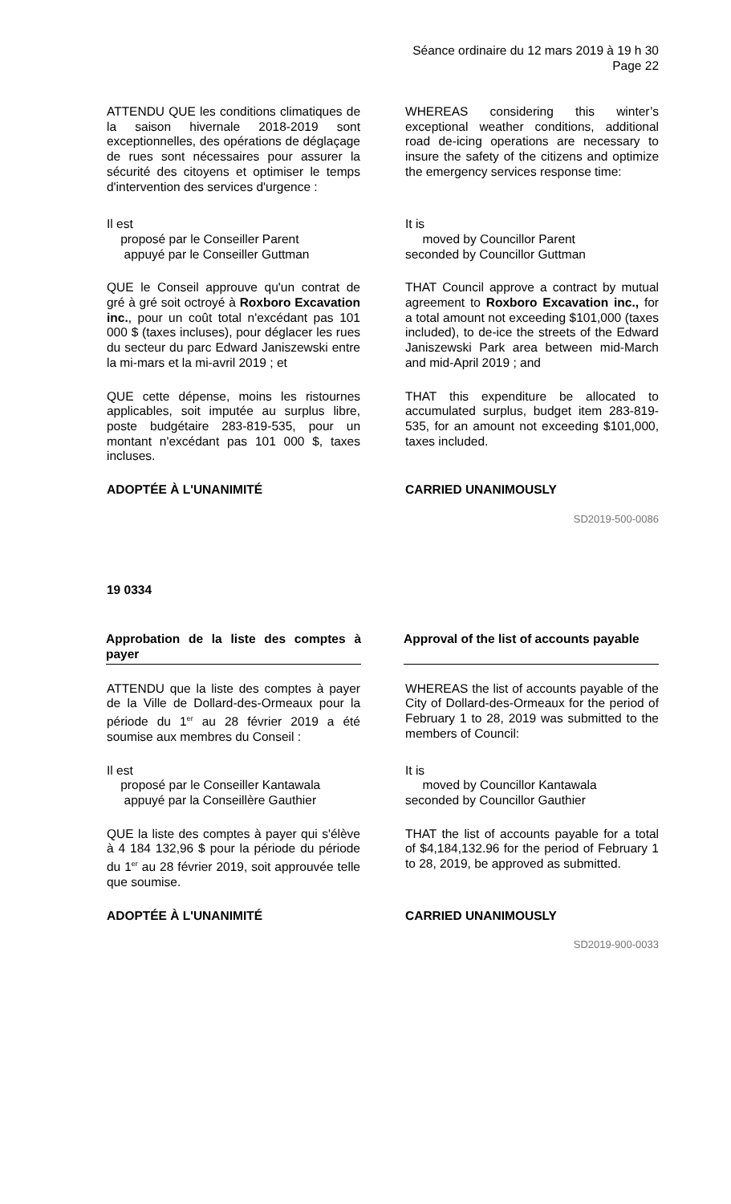Séance ordinaire du 12 mars 2019 à 19 h 30
Page 22
ATTENDU QUE les conditions climatiques de la saison hivernale 2018-2019 sont exceptionnelles, des opérations de déglaçage de rues sont nécessaires pour assurer la sécurité des citoyens et optimiser le temps d'intervention des services d'urgence :
WHEREAS considering this winter’s exceptional weather conditions, additional road de-icing operations are necessary to insure the safety of the citizens and optimize the emergency services response time:
Il est
proposé par le Conseiller Parent
appuyé par le Conseiller Guttman
It is
moved by Councillor Parent
seconded by Councillor Guttman
QUE le Conseil approuve qu'un contrat de gré à gré soit octroyé à Roxboro Excavation inc., pour un coût total n'excédant pas 101 000 $ (taxes incluses), pour déglacer les rues du secteur du parc Edward Janiszewski entre la mi-mars et la mi-avril 2019 ; et
THAT Council approve a contract by mutual agreement to Roxboro Excavation inc., for a total amount not exceeding $101,000 (taxes included), to de-ice the streets of the Edward Janiszewski Park area between mid-March and mid-April 2019 ; and
QUE cette dépense, moins les ristournes applicables, soit imputée au surplus libre, poste budgétaire 283-819-535, pour un montant n'excédant pas 101 000 $, taxes incluses.
THAT this expenditure be allocated to accumulated surplus, budget item 283-819-535, for an amount not exceeding $101,000, taxes included.
ADOPTÉE À L'UNANIMITÉ CARRIED UNANIMOUSLY
SD2019-500-0086
19 0334
Approbation de la liste des comptes à payer
Approval of the list of accounts payable
ATTENDU que la liste des comptes à payer de la Ville de Dollard-des-Ormeaux pour la période du 1<sup>er</sup> au 28 février 2019 a été soumise aux membres du Conseil :
WHEREAS the list of accounts payable of the City of Dollard-des-Ormeaux for the period of February 1 to 28, 2019 was submitted to the members of Council:
Il est
proposé par le Conseiller Kantawala
appuyé par la Conseillère Gauthier
It is
moved by Councillor Kantawala
seconded by Councillor Gauthier
QUE la liste des comptes à payer qui s'élève à 4 184 132,96 $ pour la période du période du 1<sup>er</sup> au 28 février 2019, soit approuvée telle que soumise.
THAT the list of accounts payable for a total of $4,184,132.96 for the period of February 1 to 28, 2019, be approved as submitted.
ADOPTÉE À L'UNANIMITÉ CARRIED UNANIMOUSLY
SD2019-900-0033